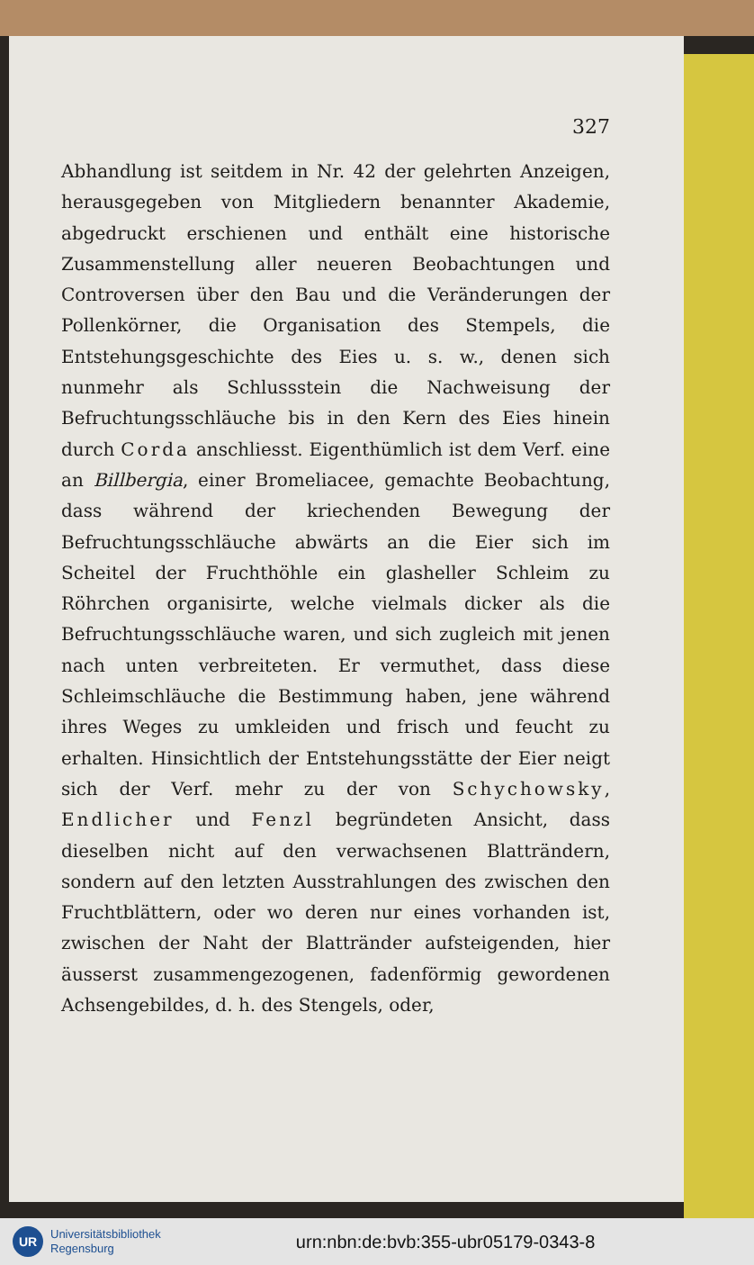327
Abhandlung ist seitdem in Nr. 42 der gelehrten Anzeigen, herausgegeben von Mitgliedern benannter Akademie, abgedruckt erschienen und enthält eine historische Zusammenstellung aller neueren Beobachtungen und Controversen über den Bau und die Veränderungen der Pollenkörner, die Organisation des Stempels, die Entstehungsgeschichte des Eies u. s. w., denen sich nunmehr als Schlussstein die Nachweisung der Befruchtungsschläuche bis in den Kern des Eies hinein durch Corda anschliesst. Eigenthümlich ist dem Verf. eine an Billbergia, einer Bromeliacee, gemachte Beobachtung, dass während der kriechenden Bewegung der Befruchtungsschläuche abwärts an die Eier sich im Scheitel der Fruchthöhle ein glasheller Schleim zu Röhrchen organisirte, welche vielmals dicker als die Befruchtungsschläuche waren, und sich zugleich mit jenen nach unten verbreiteten. Er vermuthet, dass diese Schleimschläuche die Bestimmung haben, jene während ihres Weges zu umkleiden und frisch und feucht zu erhalten. Hinsichtlich der Entstehungsstätte der Eier neigt sich der Verf. mehr zu der von Schychowsky, Endlicher und Fenzl begründeten Ansicht, dass dieselben nicht auf den verwachsenen Blatträndern, sondern auf den letzten Ausstrahlungen des zwischen den Fruchtblättern, oder wo deren nur eines vorhanden ist, zwischen der Naht der Blattränder aufsteigenden, hier äusserst zusammengezogenen, fadenförmig gewordenen Achsengebildes, d. h. des Stengels, oder,
UR
Universitätsbibliothek
Regensburg
urn:nbn:de:bvb:355-ubr05179-0343-8